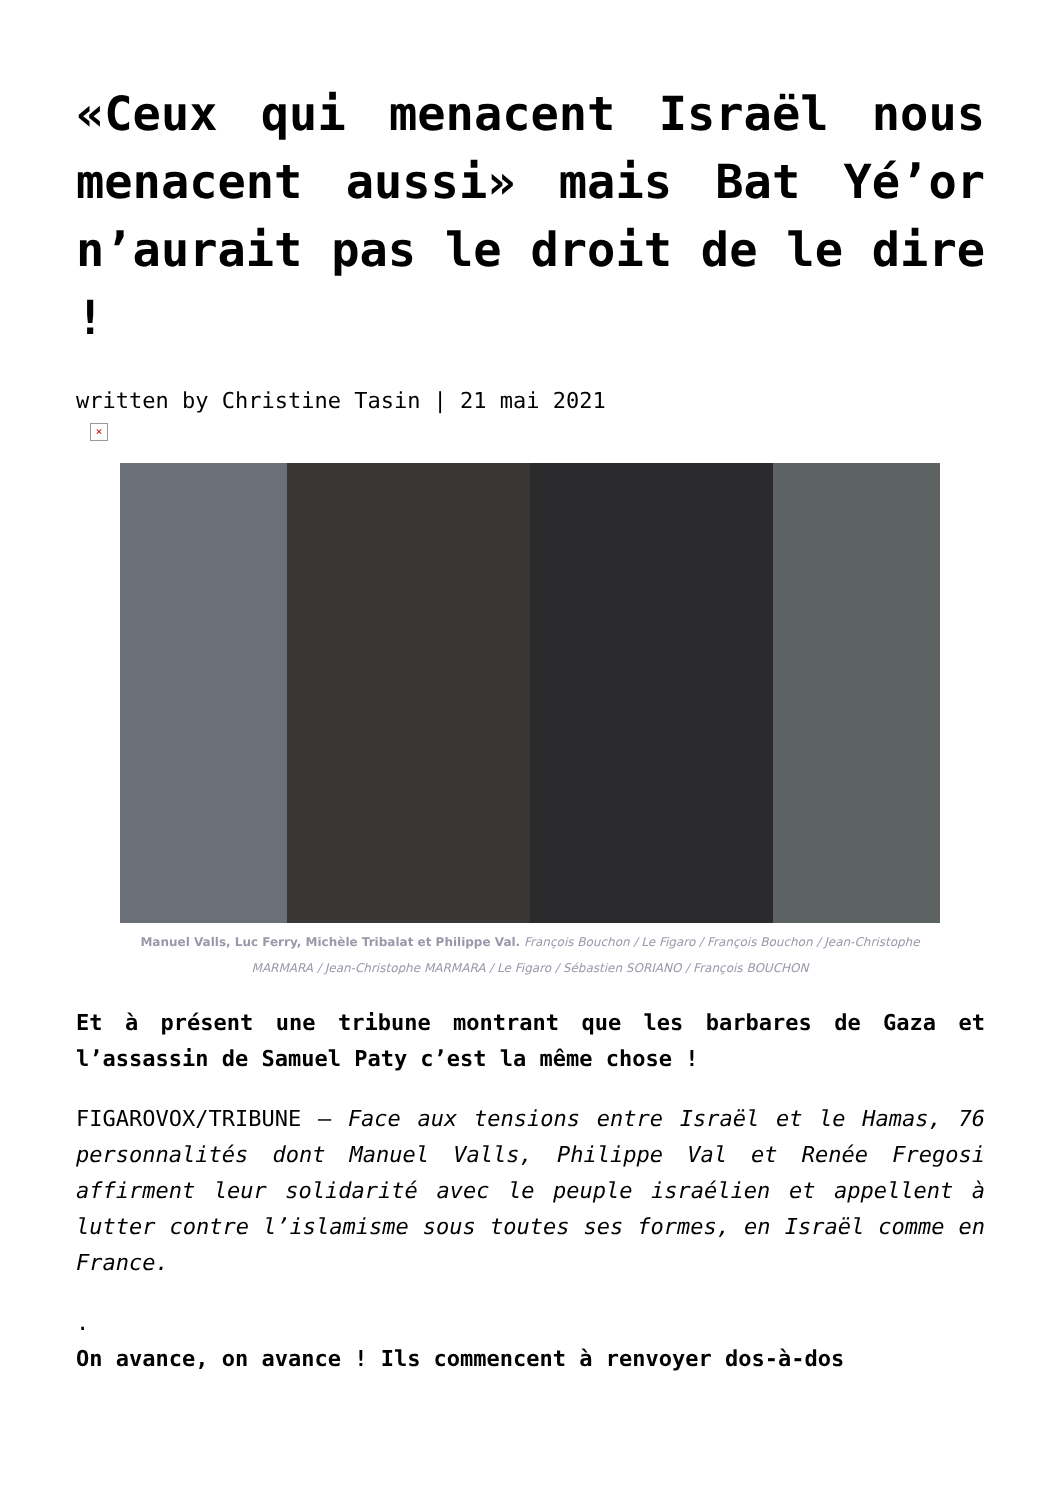«Ceux qui menacent Israël nous menacent aussi» mais Bat Yé’or n’aurait pas le droit de le dire !
written by Christine Tasin | 21 mai 2021
×
Manuel Valls, Luc Ferry, Michèle Tribalat et Philippe Val. François Bouchon / Le Figaro / François Bouchon / Jean-Christophe MARMARA / Jean-Christophe MARMARA / Le Figaro / Sébastien SORIANO / François BOUCHON
Et à présent une tribune montrant que les barbares de Gaza et l’assassin de Samuel Paty c’est la même chose !
FIGAROVOX/TRIBUNE – Face aux tensions entre Israël et le Hamas, 76 personnalités dont Manuel Valls, Philippe Val et Renée Fregosi affirment leur solidarité avec le peuple israélien et appellent à lutter contre l’islamisme sous toutes ses formes, en Israël comme en France.
.
On avance, on avance ! Ils commencent à renvoyer dos-à-dos